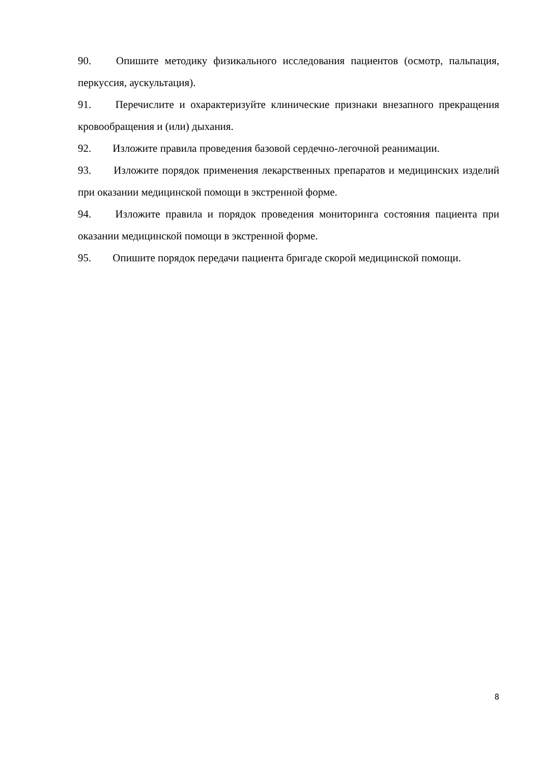90. Опишите методику физикального исследования пациентов (осмотр, пальпация, перкуссия, аускультация).
91. Перечислите и охарактеризуйте клинические признаки внезапного прекращения кровообращения и (или) дыхания.
92. Изложите правила проведения базовой сердечно-легочной реанимации.
93. Изложите порядок применения лекарственных препаратов и медицинских изделий при оказании медицинской помощи в экстренной форме.
94. Изложите правила и порядок проведения мониторинга состояния пациента при оказании медицинской помощи в экстренной форме.
95. Опишите порядок передачи пациента бригаде скорой медицинской помощи.
8